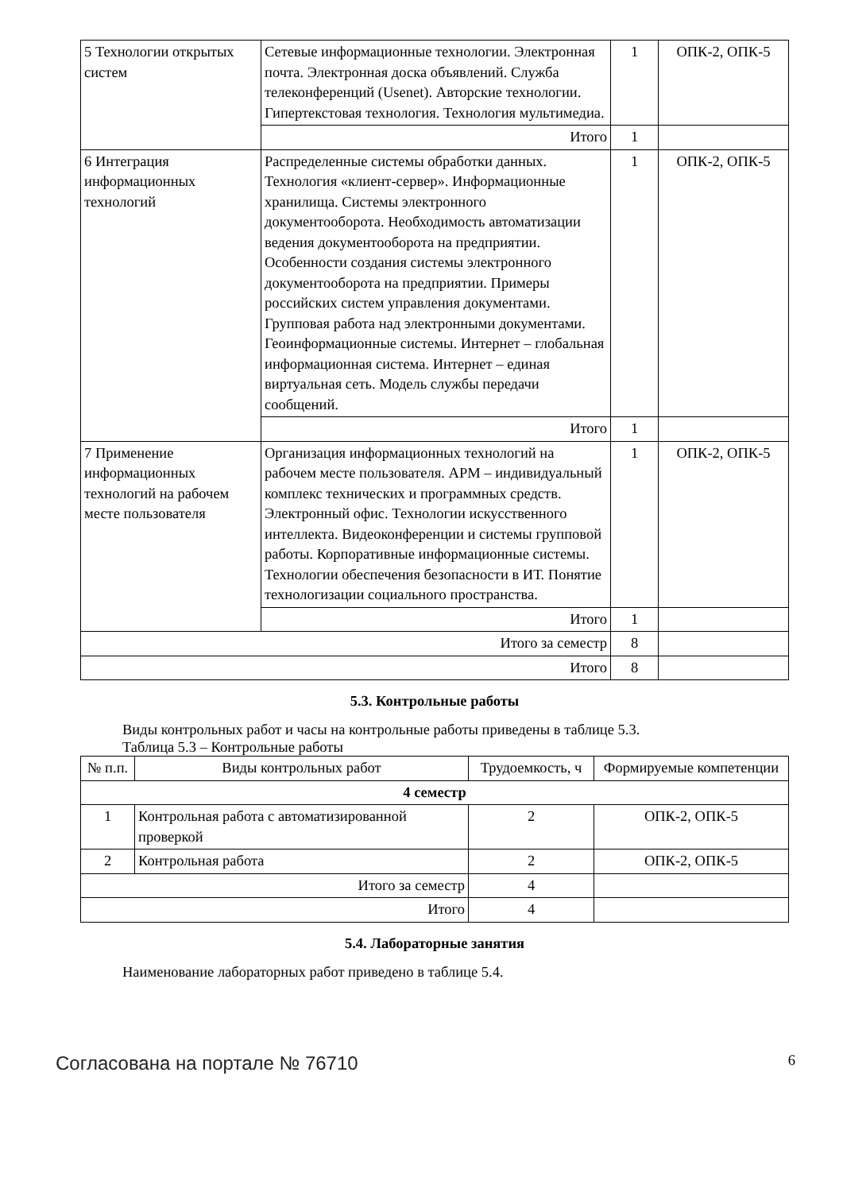| 5 Технологии открытых систем | Сетевые информационные технологии. Электронная почта. Электронная доска объявлений. Служба телеконференций (Usenet). Авторские технологии. Гипертекстовая технология. Технология мультимедиа. | 1 | ОПК-2, ОПК-5 |
| | Итого | 1 | |
| 6 Интеграция информационных технологий | Распределенные системы обработки данных. Технология «клиент-сервер». Информационные хранилища. Системы электронного документооборота. Необходимость автоматизации ведения документооборота на предприятии. Особенности создания системы электронного документооборота на предприятии. Примеры российских систем управления документами. Групповая работа над электронными документами. Геоинформационные системы. Интернет – глобальная информационная система. Интернет – единая виртуальная сеть. Модель службы передачи сообщений. | 1 | ОПК-2, ОПК-5 |
| | Итого | 1 | |
| 7 Применение информационных технологий на рабочем месте пользователя | Организация информационных технологий на рабочем месте пользователя. АРМ – индивидуальный комплекс технических и программных средств. Электронный офис. Технологии искусственного интеллекта. Видеоконференции и системы групповой работы. Корпоративные информационные системы. Технологии обеспечения безопасности в ИТ. Понятие технологизации социального пространства. | 1 | ОПК-2, ОПК-5 |
| | Итого | 1 | |
| Итого за семестр | | 8 | |
| Итого | | 8 | |
5.3. Контрольные работы
Виды контрольных работ и часы на контрольные работы приведены в таблице 5.3.
Таблица 5.3 – Контрольные работы
| № п.п. | Виды контрольных работ | Трудоемкость, ч | Формируемые компетенции |
| --- | --- | --- | --- |
| 4 семестр | | | |
| 1 | Контрольная работа с автоматизированной проверкой | 2 | ОПК-2, ОПК-5 |
| 2 | Контрольная работа | 2 | ОПК-2, ОПК-5 |
| Итого за семестр | | 4 | |
| Итого | | 4 | |
5.4. Лабораторные занятия
Наименование лабораторных работ приведено в таблице 5.4.
Согласована на портале № 76710 6